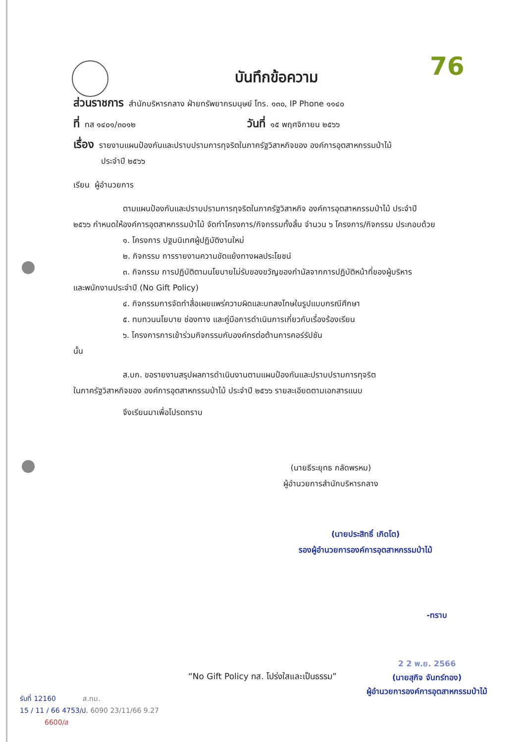76
บันทึกข้อความ
ส่วนราชการ สำนักบริหารกลาง ฝ่ายทรัพยากรมนุษย์ โทร. ๑๓๐, IP Phone ๑๑๔๐
ที่ ทส ๑๔๐๑/๓๐๑๒ วันที่ ๑๕ พฤศจิกายน ๒๕๖๖
เรื่อง รายงานแผนป้องกันและปราบปรามการทุจริตในภาครัฐวิสาหกิจของ องค์การอุตสาหกรรมป่าไม้
ประจำปี ๒๕๖๖
เรียน ผู้อำนวยการ
ตามแผนป้องกันและปราบปรามการทุจริตในภาครัฐวิสาหกิจ องค์การอุตสาหกรรมป่าไม้ ประจำปี
๒๕๖๖ กำหนดให้องค์การอุตสาหกรรมป่าไม้ จัดทำโครงการ/กิจกรรมทั้งสิ้น จำนวน ๖ โครงการ/กิจกรรม ประกอบด้วย
๑. โครงการ ปฐมนิเทศผู้ปฏิบัติงานใหม่
๒. กิจกรรม การรายงานความขัดแย้งทางผลประโยชน์
๓. กิจกรรม การปฏิบัติตามนโยบายไม่รับของขวัญของกำนัลจากการปฏิบัติหน้าที่ของผู้บริหาร
และพนักงานประจำปี (No Gift Policy)
๔. กิจกรรมการจัดทำสื่อเผยแพร่ความผิดและบทลงโทษในรูปแบบกรณีศึกษา
๕. ทบทวนนโยบาย ช่องทาง และคู่มือการดำเนินการเกี่ยวกับเรื่องร้องเรียน
๖. โครงการการเข้าร่วมกิจกรรมกับองค์กรต่อต้านการคอร์รัปชัน
นั้น
ส.บก. ขอรายงานสรุปผลการดำเนินงานตามแผนป้องกันและปราบปรามการทุจริต
ในภาครัฐวิสาหกิจของ องค์การอุตสาหกรรมป่าไม้ ประจำปี ๒๕๖๖ รายละเอียดตามเอกสารแนบ
จึงเรียนมาเพื่อโปรดทราบ
(นายธีระยุทธ กลัดพรหม)
ผู้อำนวยการสำนักบริหารกลาง
(นายประสิทธิ์ เกิดโต)
รองผู้อำนวยการองค์การอุตสาหกรรมป่าไม้
-ทราบ
2 2 พ.ย. 2566
(นายสุกิจ จันทร์ทอง)
ผู้อำนวยการองค์การอุตสาหกรรมป่าไม้
“No Gift Policy ทส. โปร่งใสและเป็นธรรม”
รับที่ 12160 ส.ทม.
15 / 11 / 66 4753/ป. 6090 23/11/66 9.27
6600/ส